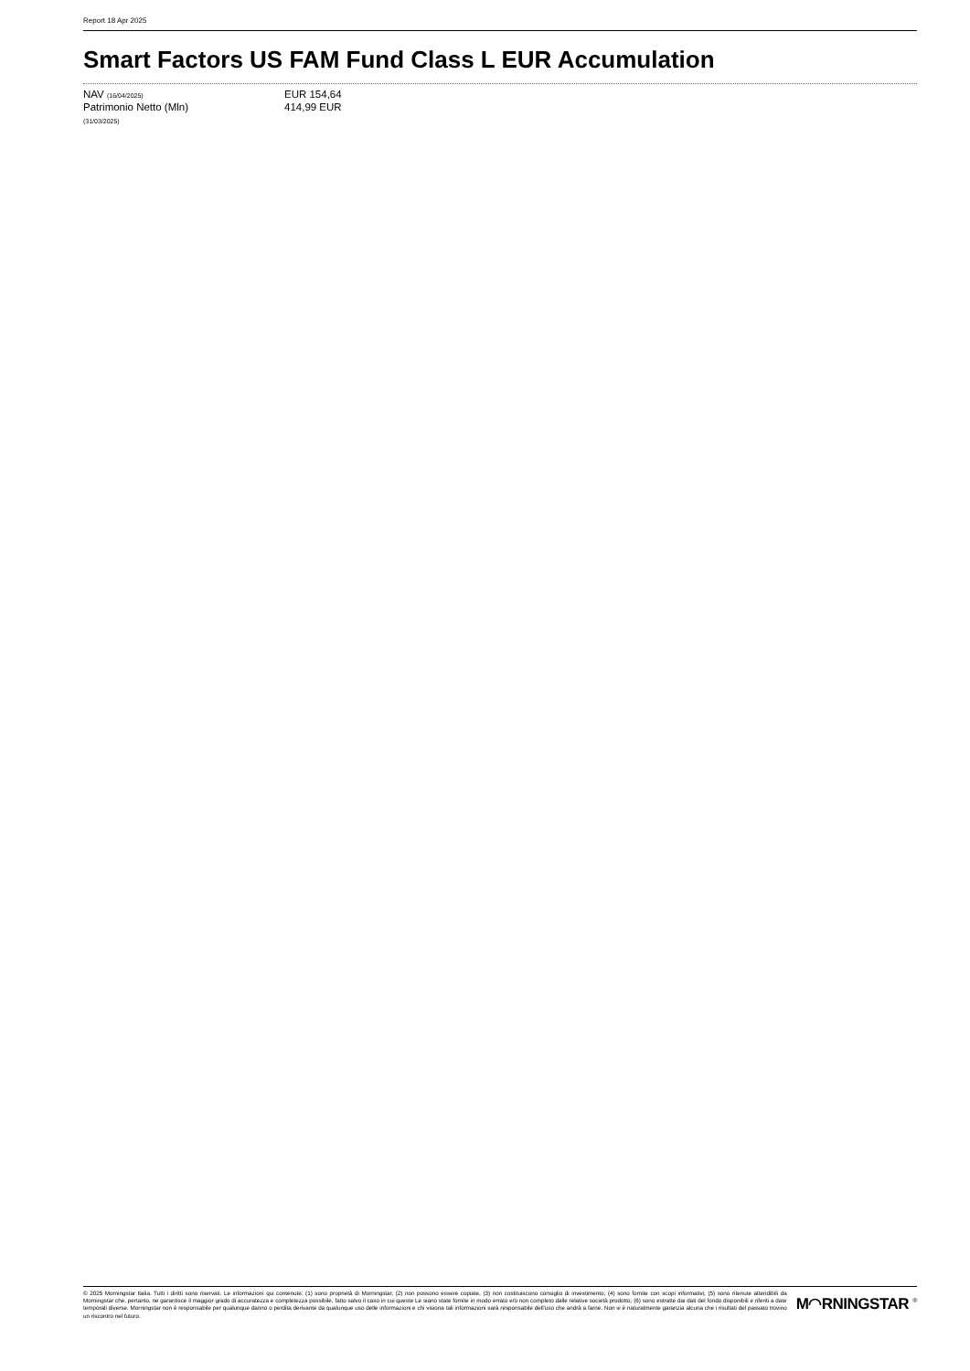Report 18 Apr 2025
Smart Factors US FAM Fund Class L EUR Accumulation
| NAV (16/04/2025) | EUR 154,64 |
| Patrimonio Netto (Mln) | 414,99 EUR |
| (31/03/2025) | |
© 2025 Morningstar Italia. Tutti i diritti sono riservati. Le informazioni qui contenute: (1) sono proprietà di Morningstar, (2) non possono essere copiate, (3) non costituiscono consiglio di investimento; (4) sono fornite con scopi informativi; (5) sono ritenute attendibili da Morningstar che, pertanto, ne garantisce il maggior grado di accuratezza e completezza possibile, fatto salvo il caso in cui queste Le siano state fornite in modo errato e/o non completo dalle relative società prodotto; (6) sono estratte dai dati del fondo disponibili e riferiti a date temporali diverse. Morningstar non è responsabile per qualunque danno o perdita derivante da qualunque uso delle informazioni e chi visiona tali informazioni sarà responsabile dell'uso che andrà a farne. Non vi è naturalmente garanzia alcuna che i risultati del passato trovino un riscontro nel futuro.
M◠RNINGSTAR <sup>®</sup>